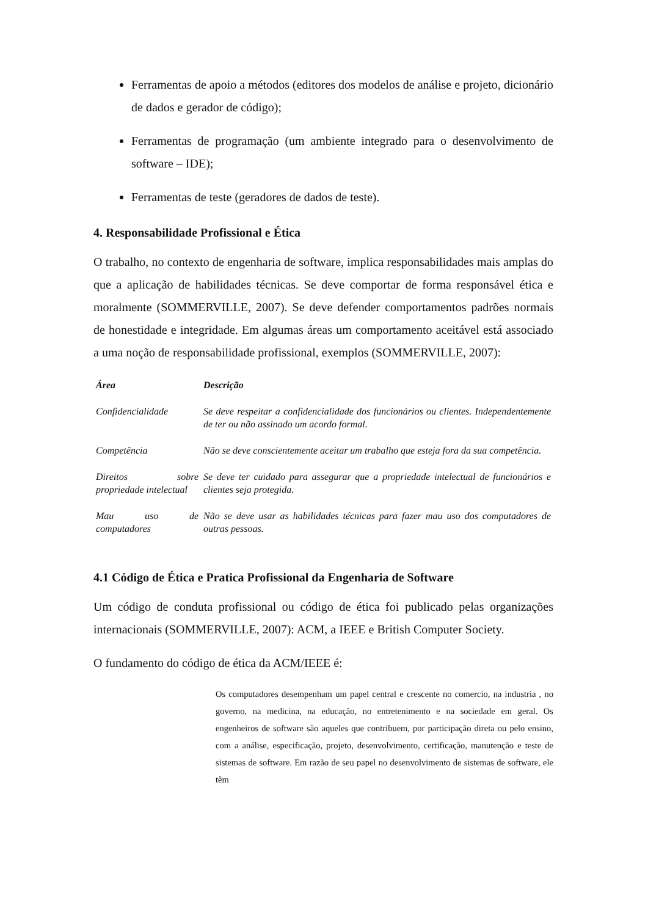Ferramentas de apoio a métodos (editores dos modelos de análise e projeto, dicionário de dados e gerador de código);
Ferramentas de programação (um ambiente integrado para o desenvolvimento de software – IDE);
Ferramentas de teste (geradores de dados de teste).
4. Responsabilidade Profissional e Ética
O trabalho, no contexto de engenharia de software, implica responsabilidades mais amplas do que a aplicação de habilidades técnicas. Se deve comportar de forma responsável ética e moralmente (SOMMERVILLE, 2007). Se deve defender comportamentos padrões normais de honestidade e integridade. Em algumas áreas um comportamento aceitável está associado a uma noção de responsabilidade profissional, exemplos (SOMMERVILLE, 2007):
| Área | Descrição |
| --- | --- |
| Confidencialidade | Se deve respeitar a confidencialidade dos funcionários ou clientes. Independentemente de ter ou não assinado um acordo formal. |
| Competência | Não se deve conscientemente aceitar um trabalho que esteja fora da sua competência. |
| Direitos sobre propriedade intelectual | Se deve ter cuidado para assegurar que a propriedade intelectual de funcionários e clientes seja protegida. |
| Mau uso de computadores | Não se deve usar as habilidades técnicas para fazer mau uso dos computadores de outras pessoas. |
4.1 Código de Ética e Pratica Profissional da Engenharia de Software
Um código de conduta profissional ou código de ética foi publicado pelas organizações internacionais (SOMMERVILLE, 2007): ACM, a IEEE e British Computer Society.
O fundamento do código de ética da ACM/IEEE é:
Os computadores desempenham um papel central e crescente no comercio, na industria , no governo, na medicina, na educação, no entretenimento e na sociedade em geral. Os engenheiros de software são aqueles que contribuem, por participação direta ou pelo ensino, com a análise, especificação, projeto, desenvolvimento, certificação, manutenção e teste de sistemas de software. Em razão de seu papel no desenvolvimento de sistemas de software, ele têm